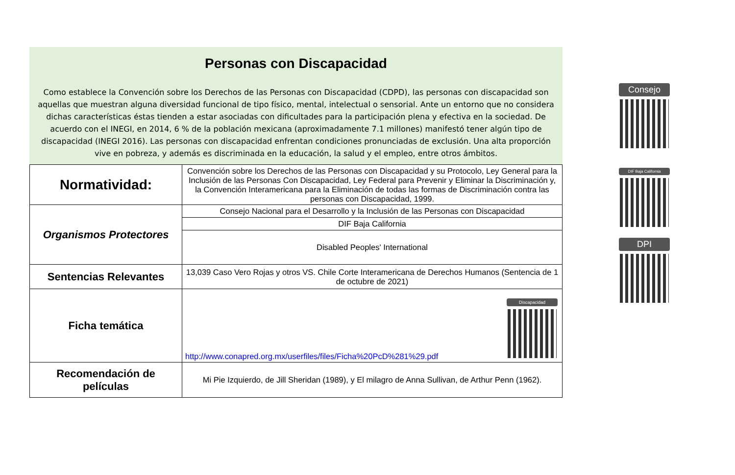Personas con Discapacidad
Como establece la Convención sobre los Derechos de las Personas con Discapacidad (CDPD), las personas con discapacidad son aquellas que muestran alguna diversidad funcional de tipo físico, mental, intelectual o sensorial. Ante un entorno que no considera dichas características éstas tienden a estar asociadas con dificultades para la participación plena y efectiva en la sociedad. De acuerdo con el INEGI, en 2014, 6 % de la población mexicana (aproximadamente 7.1 millones) manifestó tener algún tipo de discapacidad (INEGI 2016). Las personas con discapacidad enfrentan condiciones pronunciadas de exclusión. Una alta proporción vive en pobreza, y además es discriminada en la educación, la salud y el empleo, entre otros ámbitos.
| Normatividad: | Convención sobre los Derechos de las Personas con Discapacidad y su Protocolo, Ley General para la Inclusión de las Personas Con Discapacidad, Ley Federal para Prevenir y Eliminar la Discriminación y, la Convención Interamericana para la Eliminación de todas las formas de Discriminación contra las personas con Discapacidad, 1999. |
| Organismos Protectores | Consejo Nacional para el Desarrollo y la Inclusión de las Personas con Discapacidad |
| | DIF Baja California |
| | Disabled Peoples' International |
| Sentencias Relevantes | 13,039 Caso Vero Rojas y otros VS. Chile Corte Interamericana de Derechos Humanos (Sentencia de 1 de octubre de 2021) |
| Ficha temática | http://www.conapred.org.mx/userfiles/files/Ficha%20PcD%281%29.pdf Discapacidad |
| Recomendación de películas | Mi Pie Izquierdo, de Jill Sheridan (1989), y El milagro de Anna Sullivan, de Arthur Penn (1962). |
Consejo
DIF Baja California
DPI